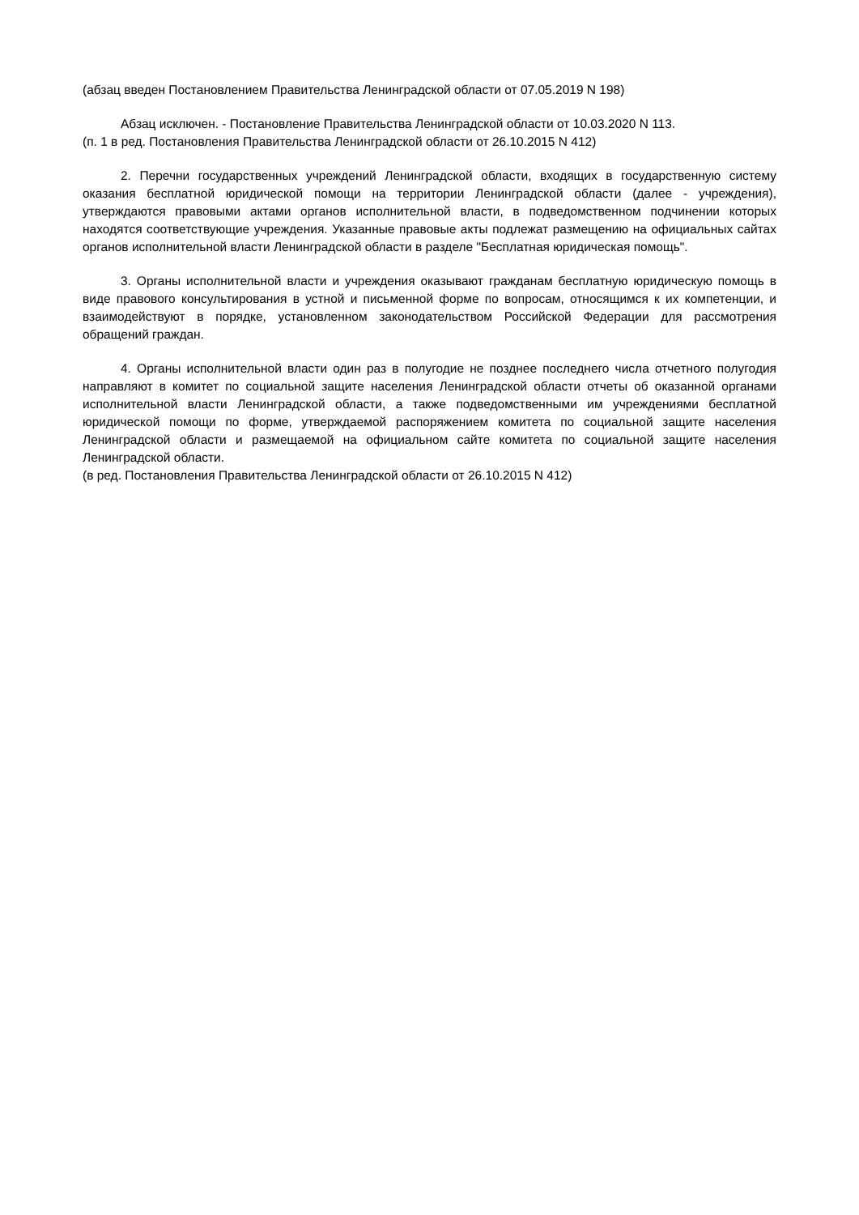(абзац введен Постановлением Правительства Ленинградской области от 07.05.2019 N 198)
Абзац исключен. - Постановление Правительства Ленинградской области от 10.03.2020 N 113.
(п. 1 в ред. Постановления Правительства Ленинградской области от 26.10.2015 N 412)
2. Перечни государственных учреждений Ленинградской области, входящих в государственную систему оказания бесплатной юридической помощи на территории Ленинградской области (далее - учреждения), утверждаются правовыми актами органов исполнительной власти, в подведомственном подчинении которых находятся соответствующие учреждения. Указанные правовые акты подлежат размещению на официальных сайтах органов исполнительной власти Ленинградской области в разделе "Бесплатная юридическая помощь".
3. Органы исполнительной власти и учреждения оказывают гражданам бесплатную юридическую помощь в виде правового консультирования в устной и письменной форме по вопросам, относящимся к их компетенции, и взаимодействуют в порядке, установленном законодательством Российской Федерации для рассмотрения обращений граждан.
4. Органы исполнительной власти один раз в полугодие не позднее последнего числа отчетного полугодия направляют в комитет по социальной защите населения Ленинградской области отчеты об оказанной органами исполнительной власти Ленинградской области, а также подведомственными им учреждениями бесплатной юридической помощи по форме, утверждаемой распоряжением комитета по социальной защите населения Ленинградской области и размещаемой на официальном сайте комитета по социальной защите населения Ленинградской области.
(в ред. Постановления Правительства Ленинградской области от 26.10.2015 N 412)